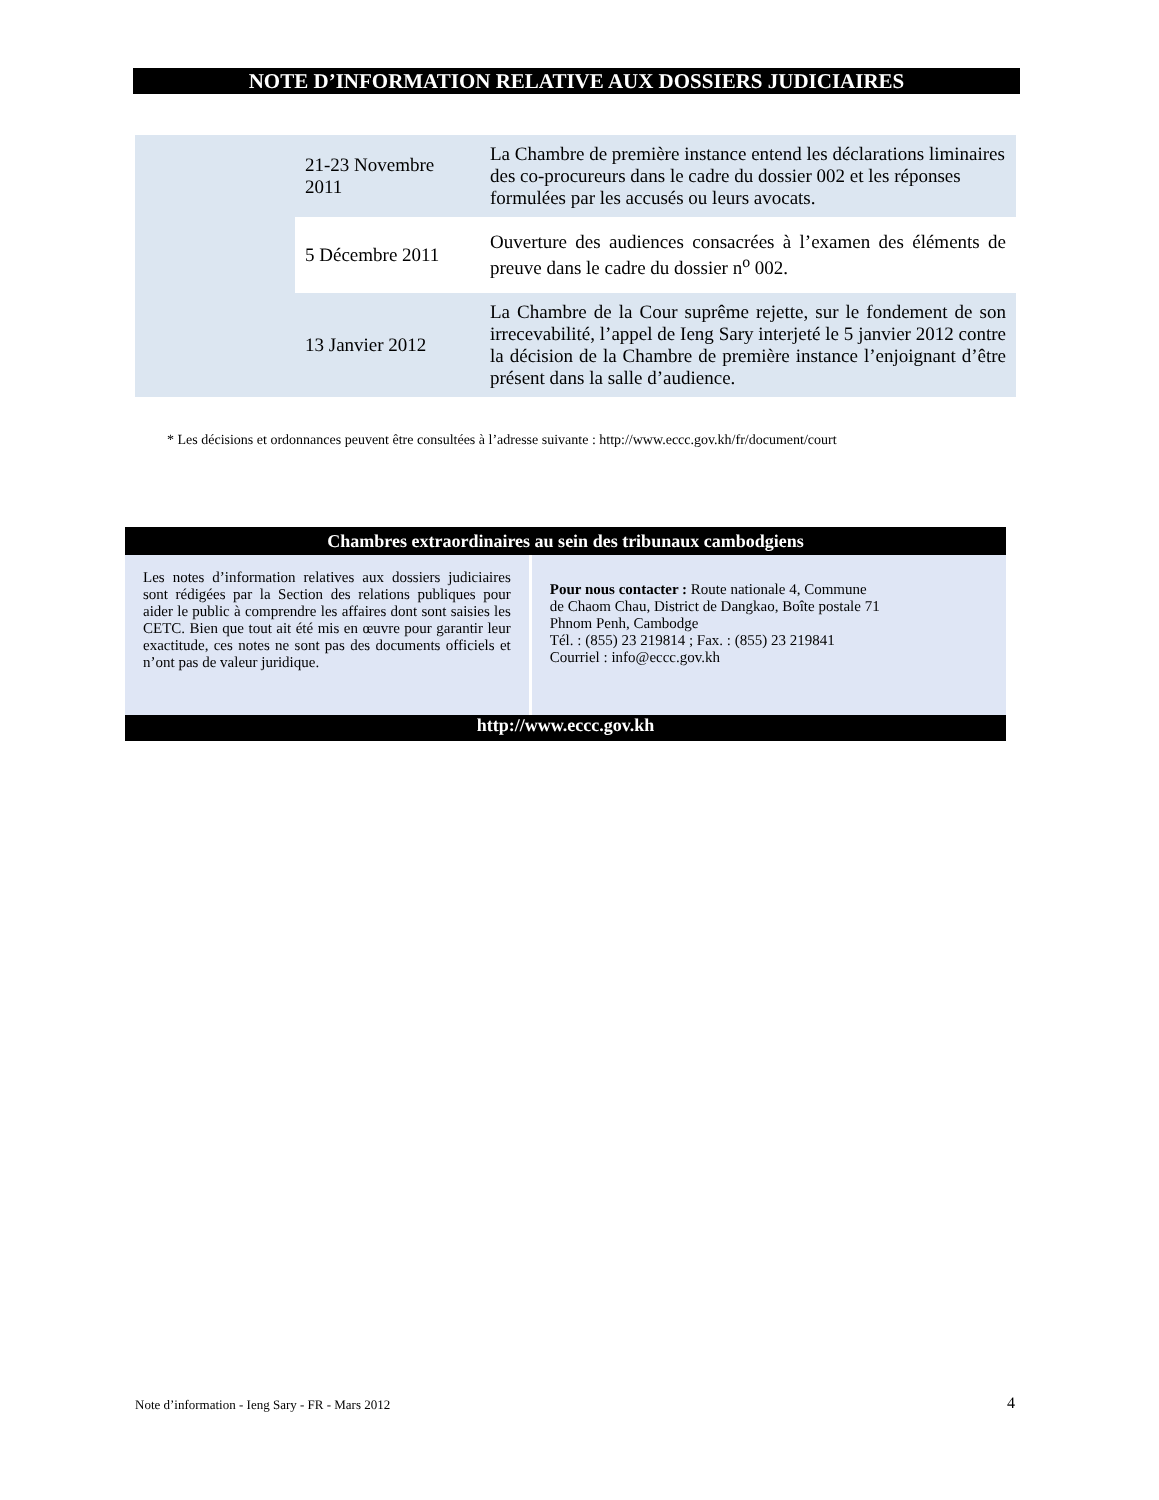NOTE D’INFORMATION RELATIVE AUX DOSSIERS JUDICIAIRES
| | 21-23 Novembre 2011 | La Chambre de première instance entend les déclarations liminaires des co-procureurs dans le cadre du dossier 002 et les réponses formulées par les accusés ou leurs avocats. |
| | 5 Décembre 2011 | Ouverture des audiences consacrées à l’examen des éléments de preuve dans le cadre du dossier n<sup>o</sup> 002. |
| | 13 Janvier 2012 | La Chambre de la Cour suprême rejette, sur le fondement de son irrecevabilité, l’appel de Ieng Sary interjeté le 5 janvier 2012 contre la décision de la Chambre de première instance l’enjoignant d’être présent dans la salle d’audience. |
* Les décisions et ordonnances peuvent être consultées à l’adresse suivante : http://www.eccc.gov.kh/fr/document/court
| Chambres extraordinaires au sein des tribunaux cambodgiens | |
| --- | --- |
| Les notes d’information relatives aux dossiers judiciaires sont rédigées par la Section des relations publiques pour aider le public à comprendre les affaires dont sont saisies les CETC. Bien que tout ait été mis en œuvre pour garantir leur exactitude, ces notes ne sont pas des documents officiels et n’ont pas de valeur juridique. | Pour nous contacter : Route nationale 4, Commune de Chaom Chau, District de Dangkao, Boîte postale 71 Phnom Penh, Cambodge Tél. : (855) 23 219814 ; Fax. : (855) 23 219841 Courriel : info@eccc.gov.kh |
| http://www.eccc.gov.kh | |
Note d’information - Ieng Sary - FR - Mars 2012
4